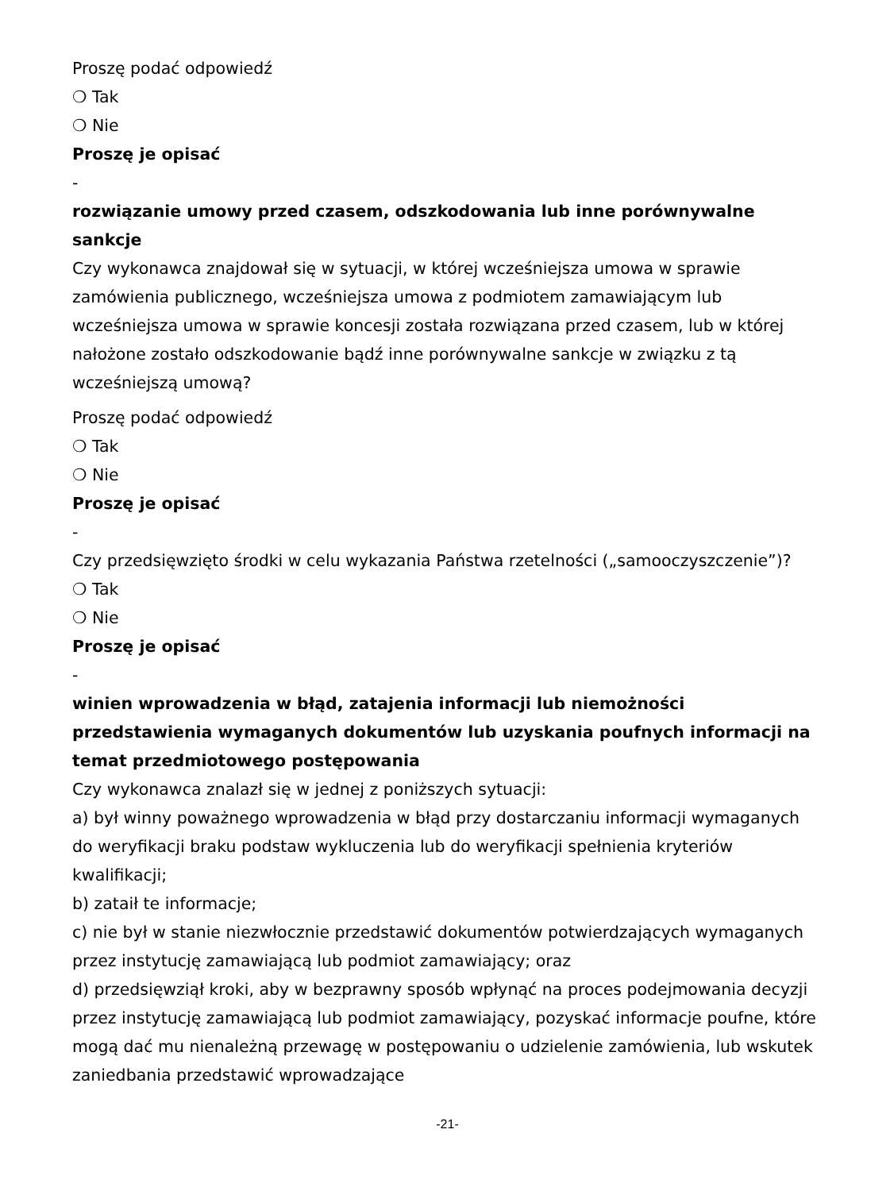Proszę podać odpowiedź
❍ Tak
❍ Nie
Proszę je opisać
-
rozwiązanie umowy przed czasem, odszkodowania lub inne porównywalne sankcje
Czy wykonawca znajdował się w sytuacji, w której wcześniejsza umowa w sprawie zamówienia publicznego, wcześniejsza umowa z podmiotem zamawiającym lub wcześniejsza umowa w sprawie koncesji została rozwiązana przed czasem, lub w której nałożone zostało odszkodowanie bądź inne porównywalne sankcje w związku z tą wcześniejszą umową?
Proszę podać odpowiedź
❍ Tak
❍ Nie
Proszę je opisać
-
Czy przedsięwzięto środki w celu wykazania Państwa rzetelności („samooczyszczenie”)?
❍ Tak
❍ Nie
Proszę je opisać
-
winien wprowadzenia w błąd, zatajenia informacji lub niemożności przedstawienia wymaganych dokumentów lub uzyskania poufnych informacji na temat przedmiotowego postępowania
Czy wykonawca znalazł się w jednej z poniższych sytuacji:
a) był winny poważnego wprowadzenia w błąd przy dostarczaniu informacji wymaganych do weryfikacji braku podstaw wykluczenia lub do weryfikacji spełnienia kryteriów kwalifikacji;
b) zataił te informacje;
c) nie był w stanie niezwłocznie przedstawić dokumentów potwierdzających wymaganych przez instytucję zamawiającą lub podmiot zamawiający; oraz
d) przedsięwziął kroki, aby w bezprawny sposób wpłynąć na proces podejmowania decyzji przez instytucję zamawiającą lub podmiot zamawiający, pozyskać informacje poufne, które mogą dać mu nienależną przewagę w postępowaniu o udzielenie zamówienia, lub wskutek zaniedbania przedstawić wprowadzające
-21-